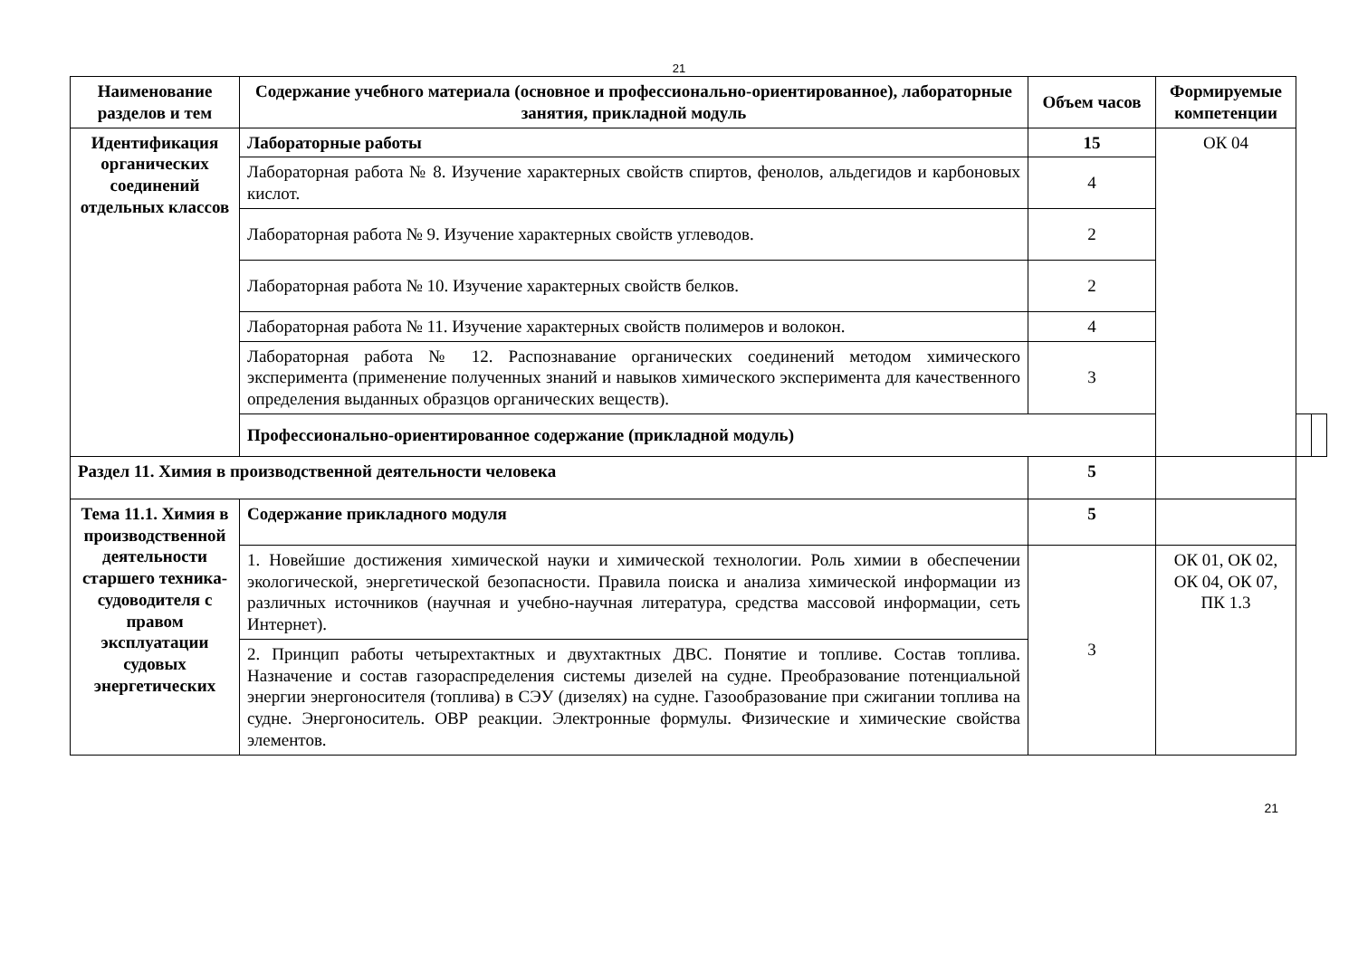21
| Наименование разделов и тем | Содержание учебного материала (основное и профессионально-ориентированное), лабораторные занятия, прикладной модуль | Объем часов | Формируемые компетенции | | |
| --- | --- | --- | --- | --- | --- |
| Идентификация органических соединений отдельных классов | Лабораторные работы | 15 | ОК 04 | | |
| | Лабораторная работа № 8. Изучение характерных свойств спиртов, фенолов, альдегидов и карбоновых кислот. | 4 | | | |
| | Лабораторная работа № 9. Изучение характерных свойств углеводов. | 2 | | | |
| | Лабораторная работа № 10. Изучение характерных свойств белков. | 2 | | | |
| | Лабораторная работа № 11. Изучение характерных свойств полимеров и волокон. | 4 | | | |
| | Лабораторная работа № 12. Распознавание органических соединений методом химического эксперимента (применение полученных знаний и навыков химического эксперимента для качественного определения выданных образцов органических веществ). | 3 | | | |
| | Профессионально-ориентированное содержание (прикладной модуль) | | | | |
| Раздел 11. Химия в производственной деятельности человека | | 5 | | | |
| Тема 11.1. Химия в производственной деятельности старшего техника-судоводителя с правом эксплуатации судовых энергетических | Содержание прикладного модуля | 5 | | | |
| | 1. Новейшие достижения химической науки и химической технологии. Роль химии в обеспечении экологической, энергетической безопасности. Правила поиска и анализа химической информации из различных источников (научная и учебно-научная литература, средства массовой информации, сеть Интернет). | 3 | ОК 01, ОК 02, ОК 04, ОК 07, ПК 1.3 | | |
| | 2. Принцип работы четырехтактных и двухтактных ДВС. Понятие и топливе. Состав топлива. Назначение и состав газораспределения системы дизелей на судне. Преобразование потенциальной энергии энергоносителя (топлива) в СЭУ (дизелях) на судне. Газообразование при сжигании топлива на судне. Энергоноситель. ОВР реакции. Электронные формулы. Физические и химические свойства элементов. | | | | |
21